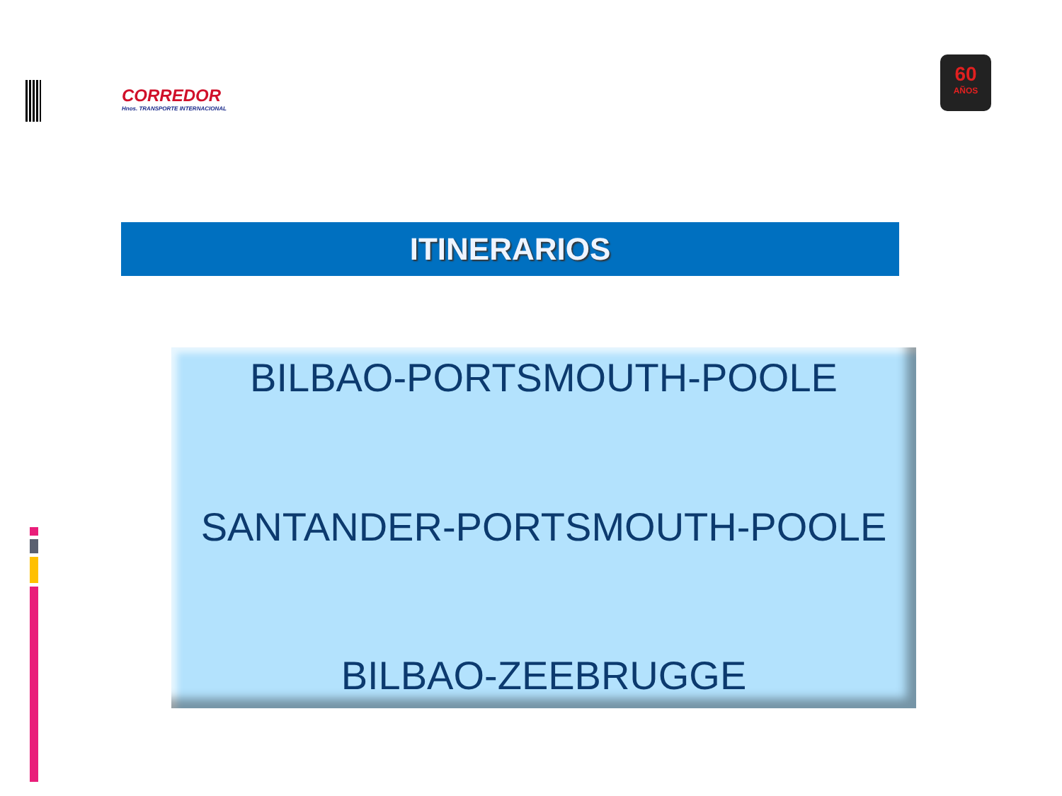CORREDOR
Hnos. TRANSPORTE INTERNACIONAL
60
AÑOS
ITINERARIOS
BILBAO-PORTSMOUTH-POOLE
SANTANDER-PORTSMOUTH-POOLE
BILBAO-ZEEBRUGGE